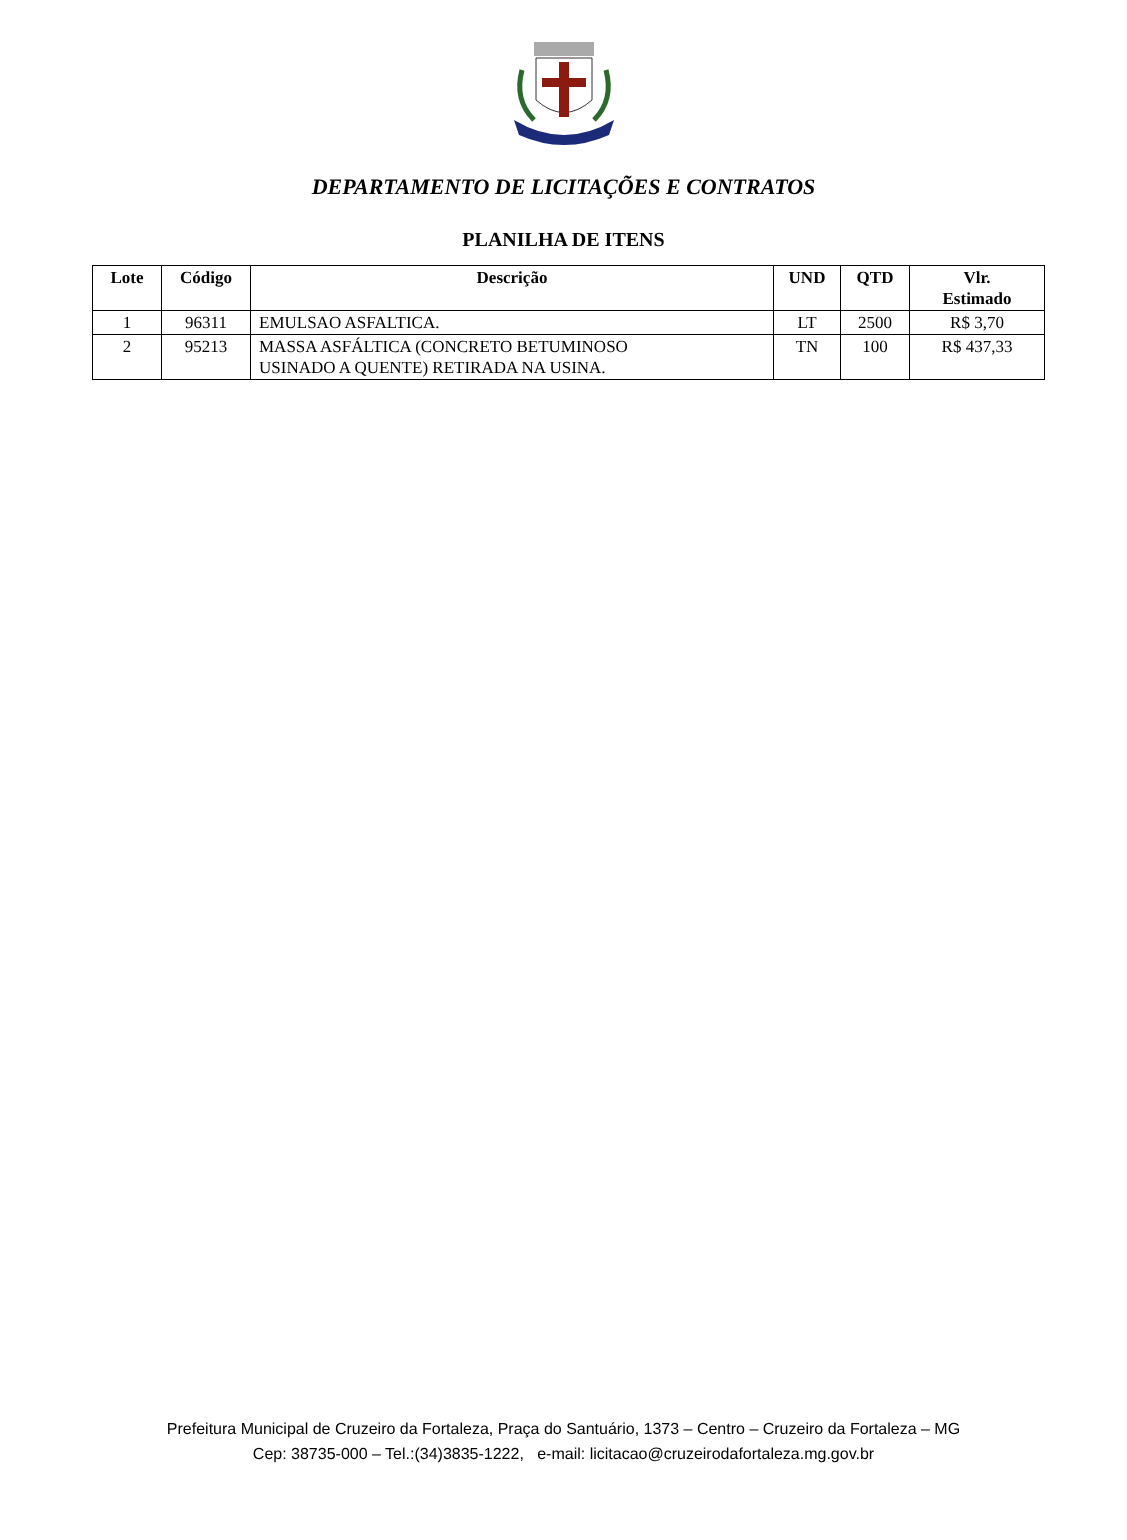DEPARTAMENTO DE LICITAÇÕES E CONTRATOS
PLANILHA DE ITENS
| Lote | Código | Descrição | UND | QTD | Vlr. Estimado |
| --- | --- | --- | --- | --- | --- |
| 1 | 96311 | EMULSAO ASFALTICA. | LT | 2500 | R$ 3,70 |
| 2 | 95213 | MASSA ASFÁLTICA (CONCRETO BETUMINOSO USINADO A QUENTE) RETIRADA NA USINA. | TN | 100 | R$ 437,33 |
Prefeitura Municipal de Cruzeiro da Fortaleza, Praça do Santuário, 1373 – Centro – Cruzeiro da Fortaleza – MG
Cep: 38735-000 – Tel.:(34)3835-1222, e-mail: licitacao@cruzeirodafortaleza.mg.gov.br